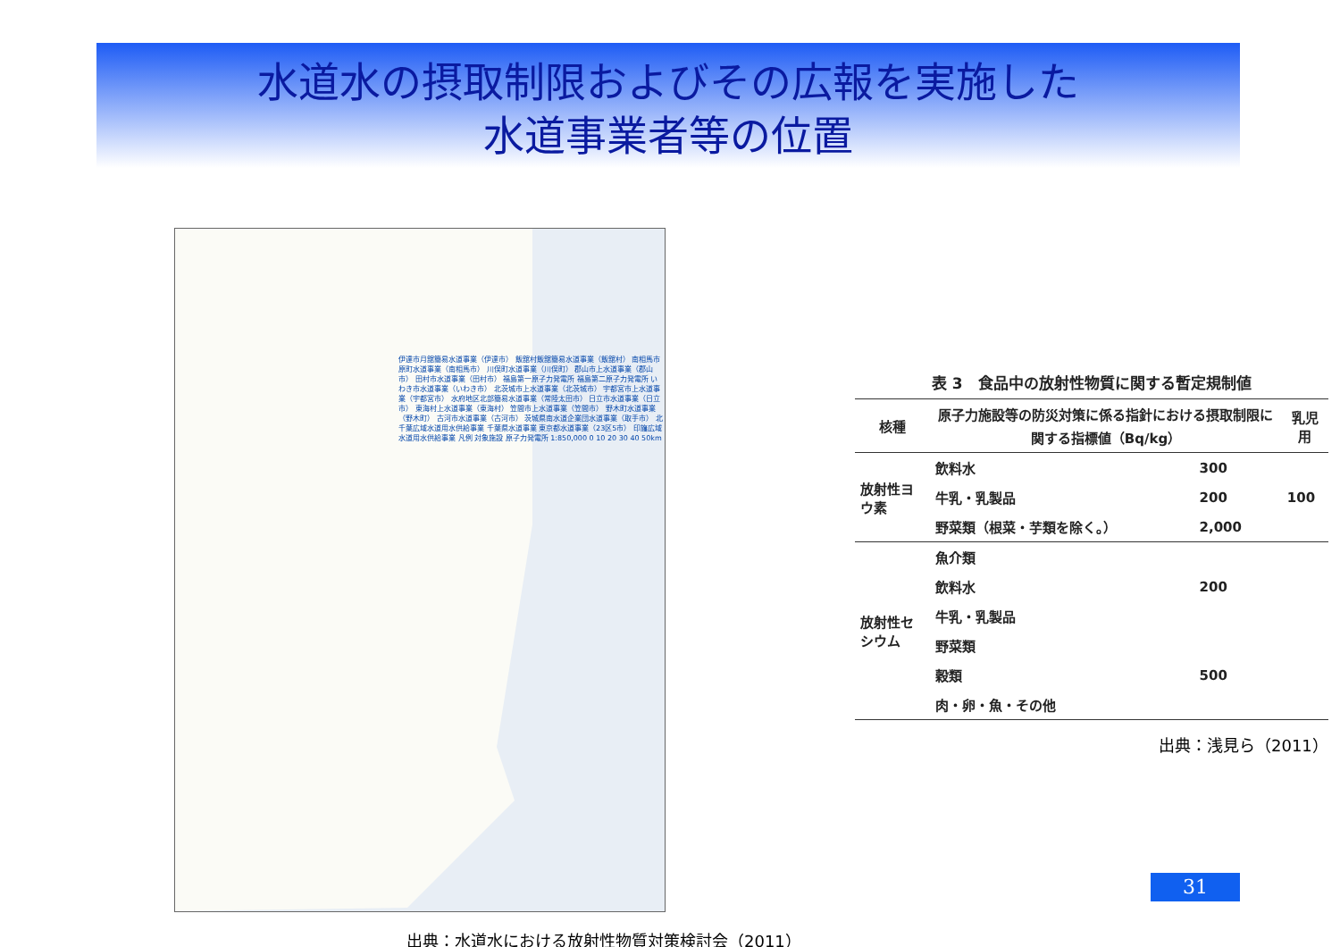水道水の摂取制限およびその広報を実施した
水道事業者等の位置
伊達市月舘簡易水道事業（伊達市） 飯舘村飯舘簡易水道事業（飯舘村） 南相馬市原町水道事業（南相馬市） 川俣町水道事業（川俣町） 郡山市上水道事業（郡山市） 田村市水道事業（田村市） 福島第一原子力発電所 福島第二原子力発電所 いわき市水道事業（いわき市） 北茨城市上水道事業（北茨城市） 宇都宮市上水道事業（宇都宮市） 水府地区北部簡易水道事業（常陸太田市） 日立市水道事業（日立市） 東海村上水道事業（東海村） 笠間市上水道事業（笠間市） 野木町水道事業（野木町） 古河市水道事業（古河市） 茨城県南水道企業団水道事業（取手市） 北千葉広域水道用水供給事業 千葉県水道事業 東京都水道事業（23区5市） 印旛広域水道用水供給事業 凡例 対象施設 原子力発電所 1:850,000 0 10 20 30 40 50km
出典：水道水における放射性物質対策検討会（2011）
表 3 食品中の放射性物質に関する暫定規制値
| 核種 | 原子力施設等の防災対策に係る指針における摂取制限に関する指標値（Bq/kg） | | 乳児用 |
| --- | --- | --- | --- |
| 放射性ヨウ素 | 飲料水 | 300 | 100 |
| | 牛乳・乳製品 | 200 | |
| | 野菜類（根菜・芋類を除く。） | 2,000 | |
| 放射性セシウム | 魚介類 | | |
| | 飲料水 | 200 | |
| | 牛乳・乳製品 | | |
| | 野菜類 | | |
| | 穀類 | 500 | |
| | 肉・卵・魚・その他 | | |
出典：浅見ら（2011）
31